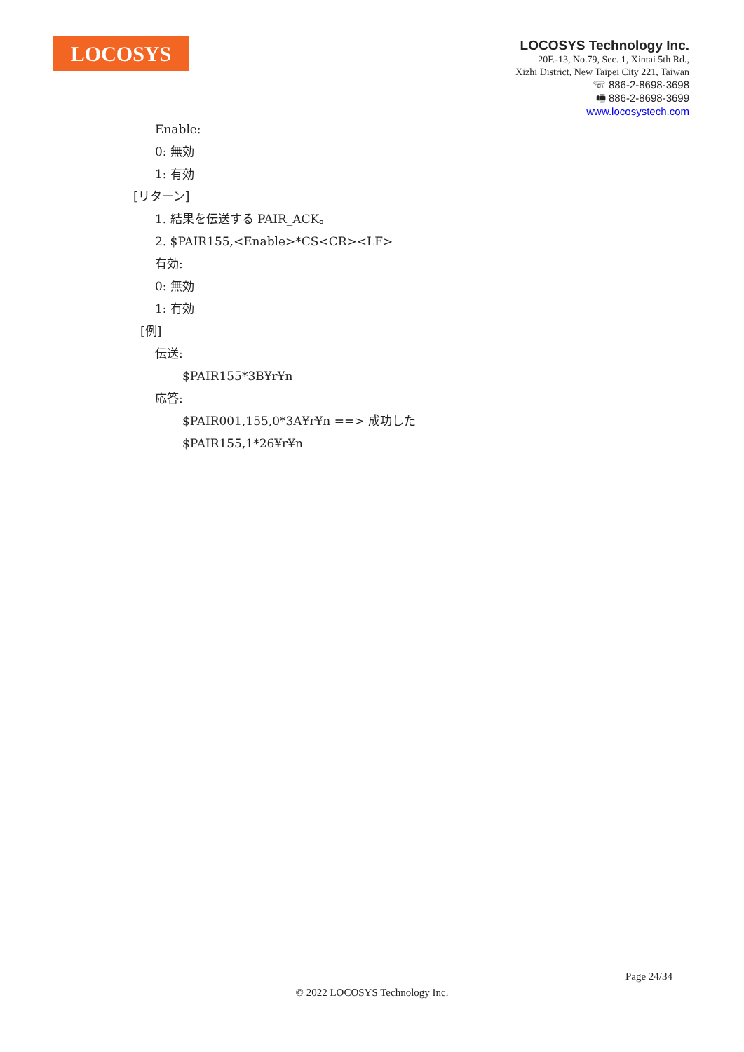LOCOSYS
LOCOSYS Technology Inc.
20F.-13, No.79, Sec. 1, Xintai 5th Rd.,
Xizhi District, New Taipei City 221, Taiwan
☏ 886-2-8698-3698
🖷 886-2-8698-3699
www.locosystech.com
Enable:
0: 無効
1: 有効
[リターン]
1. 結果を伝送する PAIR_ACK。
2. $PAIR155,<Enable>*CS<CR><LF>
有効:
0: 無効
1: 有効
[例]
伝送:
$PAIR155*3B¥r¥n
応答:
$PAIR001,155,0*3A¥r¥n ==> 成功した
$PAIR155,1*26¥r¥n
Page 24/34
© 2022 LOCOSYS Technology Inc.